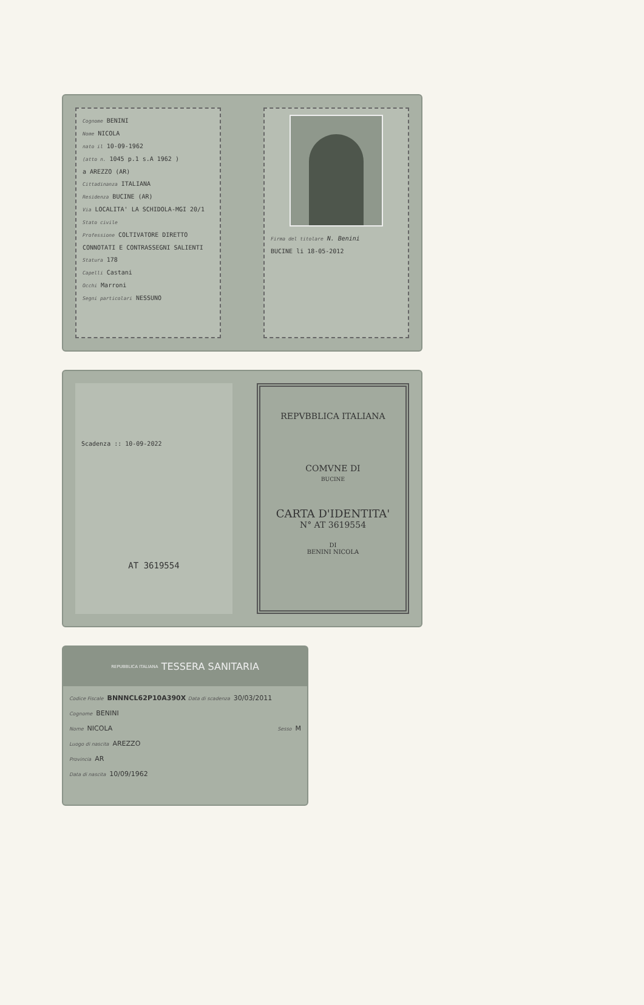Cognome BENINI
Nome NICOLA
nato il 10-09-1962
(atto n. 1045 p.1 s.A 1962 )
a AREZZO (AR)
Cittadinanza ITALIANA
Residenza BUCINE (AR)
Via LOCALITA' LA SCHIDOLA-MGI 20/1
Stato civile
Professione COLTIVATORE DIRETTO
CONNOTATI E CONTRASSEGNI SALIENTI
Statura 178
Capelli Castani
Occhi Marroni
Segni particolari NESSUNO
Firma del titolare N. Benini
BUCINE li 18-05-2012
Scadenza :: 10-09-2022
AT 3619554
REPVBBLICA ITALIANA
COMVNE DI
BUCINE
CARTA D'IDENTITA'
N° AT 3619554
DI
BENINI NICOLA
REPUBBLICA ITALIANA TESSERA SANITARIA
Codice Fiscale BNNNCL62P10A390X Data di scadenza 30/03/2011
Cognome BENINI
Nome NICOLA Sesso M
Luogo di nascita AREZZO
Provincia AR
Data di nascita 10/09/1962